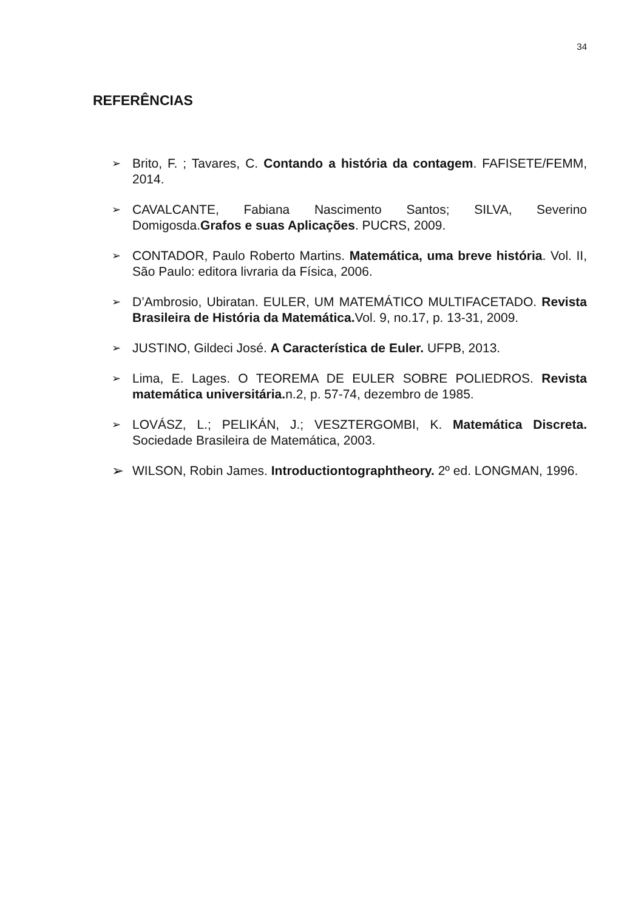34
REFERÊNCIAS
➢ Brito, F. ; Tavares, C. Contando a história da contagem. FAFISETE/FEMM, 2014.
➢ CAVALCANTE, Fabiana Nascimento Santos; SILVA, Severino Domigosda.Grafos e suas Aplicações. PUCRS, 2009.
➢ CONTADOR, Paulo Roberto Martins. Matemática, uma breve história. Vol. II, São Paulo: editora livraria da Física, 2006.
➢ D’Ambrosio, Ubiratan. EULER, UM MATEMÁTICO MULTIFACETADO. Revista Brasileira de História da Matemática. Vol. 9, no.17, p. 13-31, 2009.
➢ JUSTINO, Gildeci José. A Característica de Euler. UFPB, 2013.
➢ Lima, E. Lages. O TEOREMA DE EULER SOBRE POLIEDROS. Revista matemática universitária. n.2, p. 57-74, dezembro de 1985.
➢ LOVÁSZ, L.; PELIKÁN, J.; VESZTERGOMBI, K. Matemática Discreta. Sociedade Brasileira de Matemática, 2003.
➢ WILSON, Robin James. Introductiontographtheory. 2º ed. LONGMAN, 1996.